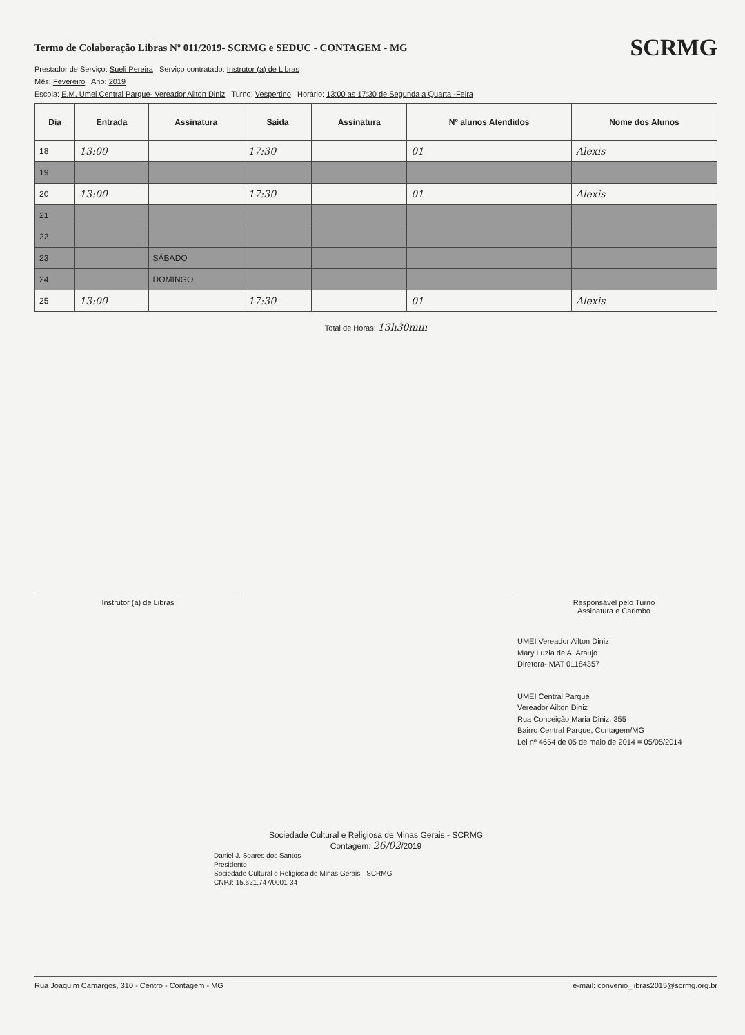Termo de Colaboração Libras Nº 011/2019- SCRMG e SEDUC - CONTAGEM - MG
SCRMG
Prestador de Serviço: Sueli Pereira Serviço contratado: Instrutor (a) de Libras
Mês: Fevereiro Ano: 2019
Escola: E.M. Umei Central Parque- Vereador Ailton Diniz Turno: Vespertino Horário: 13:00 as 17:30 de Segunda a Quarta -Feira
| Dia | Entrada | Assinatura | Saída | Assinatura | Nº alunos Atendidos | Nome dos Alunos |
| --- | --- | --- | --- | --- | --- | --- |
| 18 | 13:00 | | 17:30 | | 01 | Alexis |
| 19 | | | | | | |
| 20 | 13:00 | | 17:30 | | 01 | Alexis |
| 21 | | | | | | |
| 22 | | | | | | |
| 23 | | SÁBADO | | | | |
| 24 | | DOMINGO | | | | |
| 25 | 13:00 | | 17:30 | | 01 | Alexis |
Total de Horas: 13h30min
Instrutor (a) de Libras Responsável pelo Turno
Assinatura e Carimbo
UMEI Vereador Ailton Diniz
Mary Luzia de A. Araujo
Diretora- MAT 01184357
UMEI Central Parque
Vereador Ailton Diniz
Rua Conceição Maria Diniz, 355
Bairro Central Parque, Contagem/MG
Lei nº 4654 de 05 de maio de 2014 = 05/05/2014
Sociedade Cultural e Religiosa de Minas Gerais - SCRMG
Contagem: 26/02/2019
Daniel J. Soares dos Santos
Presidente
Sociedade Cultural e Religiosa de Minas Gerais - SCRMG
CNPJ: 15.621.747/0001-34
Rua Joaquim Camargos, 310 - Centro - Contagem - MG e-mail: convenio_libras2015@scrmg.org.br